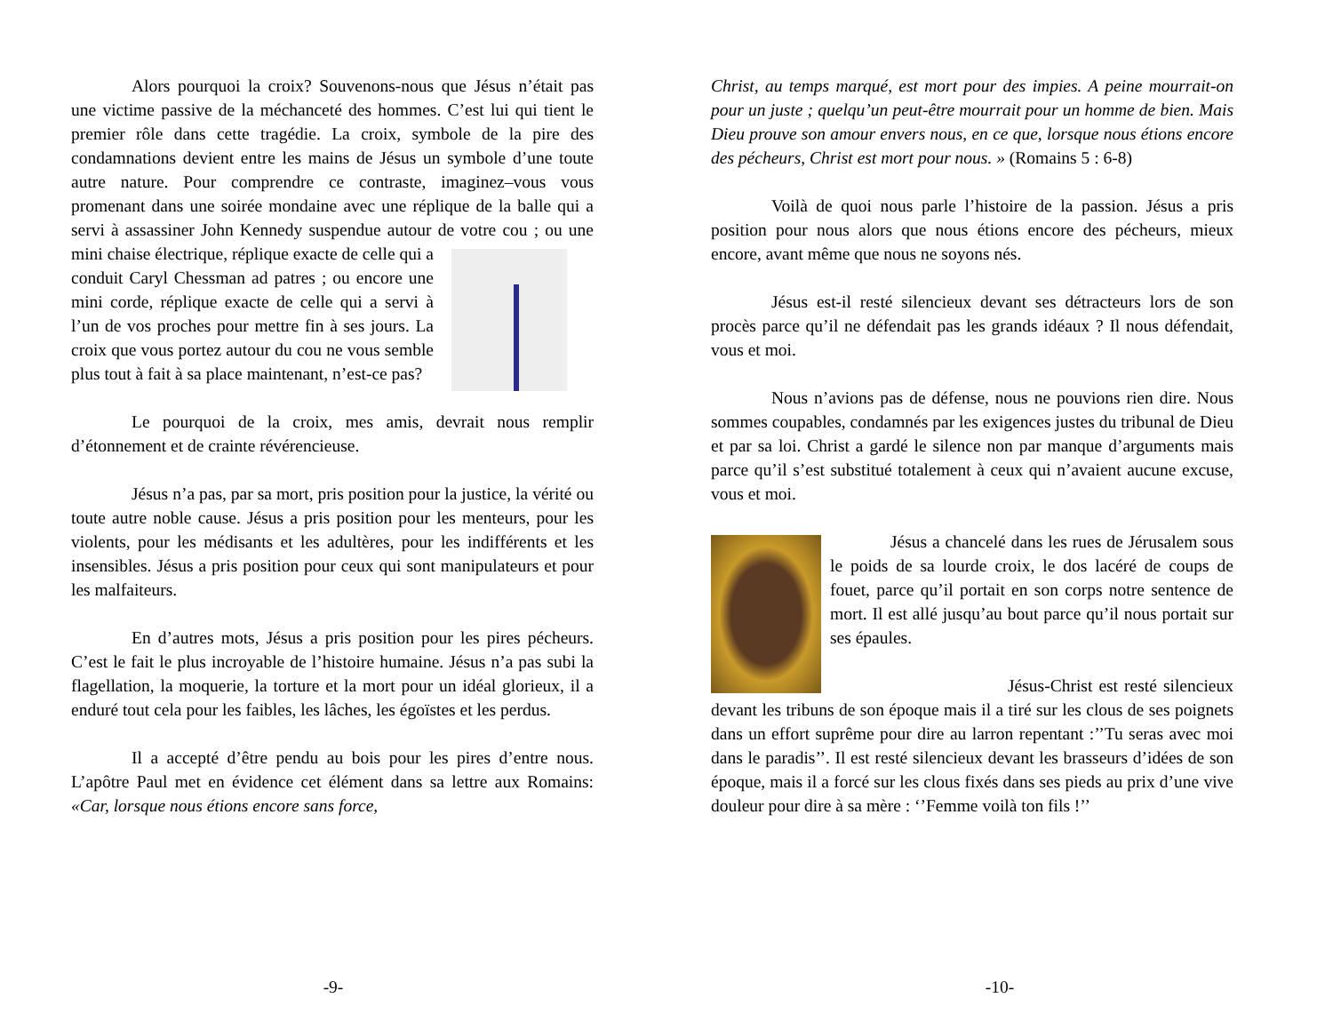Alors pourquoi la croix? Souvenons-nous que Jésus n’était pas une victime passive de la méchanceté des hommes. C’est lui qui tient le premier rôle dans cette tragédie. La croix, symbole de la pire des condamnations devient entre les mains de Jésus un symbole d’une toute autre nature. Pour comprendre ce contraste, imaginez–vous vous promenant dans une soirée mondaine avec une réplique de la balle qui a servi à assassiner John Kennedy suspendue autour de votre cou ; ou une mini chaise électrique, réplique exacte de celle qui a conduit Caryl Chessman ad patres ; ou encore une mini corde, réplique exacte de celle qui a servi à l’un de vos proches pour mettre fin à ses jours. La croix que vous portez autour du cou ne vous semble plus tout à fait à sa place maintenant, n’est-ce pas?
Le pourquoi de la croix, mes amis, devrait nous remplir d’étonnement et de crainte révérencieuse.
Jésus n’a pas, par sa mort, pris position pour la justice, la vérité ou toute autre noble cause. Jésus a pris position pour les menteurs, pour les violents, pour les médisants et les adultères, pour les indifférents et les insensibles. Jésus a pris position pour ceux qui sont manipulateurs et pour les malfaiteurs.
En d’autres mots, Jésus a pris position pour les pires pécheurs. C’est le fait le plus incroyable de l’histoire humaine. Jésus n’a pas subi la flagellation, la moquerie, la torture et la mort pour un idéal glorieux, il a enduré tout cela pour les faibles, les lâches, les égoïstes et les perdus.
Il a accepté d’être pendu au bois pour les pires d’entre nous. L’apôtre Paul met en évidence cet élément dans sa lettre aux Romains: «Car, lorsque nous étions encore sans force,
-9-
Christ, au temps marqué, est mort pour des impies. A peine mourrait-on pour un juste ; quelqu’un peut-être mourrait pour un homme de bien. Mais Dieu prouve son amour envers nous, en ce que, lorsque nous étions encore des pécheurs, Christ est mort pour nous. » (Romains 5 : 6-8)
Voilà de quoi nous parle l’histoire de la passion. Jésus a pris position pour nous alors que nous étions encore des pécheurs, mieux encore, avant même que nous ne soyons nés.
Jésus est-il resté silencieux devant ses détracteurs lors de son procès parce qu’il ne défendait pas les grands idéaux ? Il nous défendait, vous et moi.
Nous n’avions pas de défense, nous ne pouvions rien dire. Nous sommes coupables, condamnés par les exigences justes du tribunal de Dieu et par sa loi. Christ a gardé le silence non par manque d’arguments mais parce qu’il s’est substitué totalement à ceux qui n’avaient aucune excuse, vous et moi.
Jésus a chancelé dans les rues de Jérusalem sous le poids de sa lourde croix, le dos lacéré de coups de fouet, parce qu’il portait en son corps notre sentence de mort. Il est allé jusqu’au bout parce qu’il nous portait sur ses épaules.
Jésus-Christ est resté silencieux devant les tribuns de son époque mais il a tiré sur les clous de ses poignets dans un effort suprême pour dire au larron repentant :’’Tu seras avec moi dans le paradis’’. Il est resté silencieux devant les brasseurs d’idées de son époque, mais il a forcé sur les clous fixés dans ses pieds au prix d’une vive douleur pour dire à sa mère : ‘’Femme voilà ton fils !’’
-10-